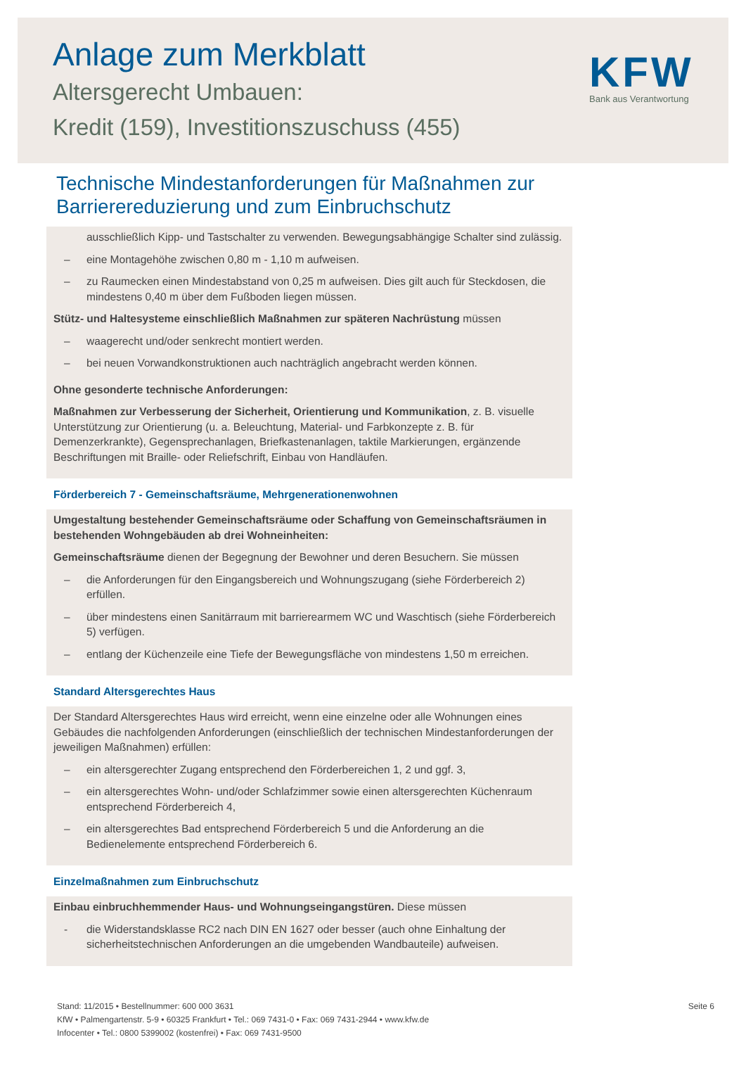Anlage zum Merkblatt
Altersgerecht Umbauen:
Kredit (159), Investitionszuschuss (455)
KFW
Bank aus Verantwortung
Technische Mindestanforderungen für Maßnahmen zur
Barrierereduzierung und zum Einbruchschutz
ausschließlich Kipp- und Tastschalter zu verwenden. Bewegungsabhängige Schalter sind zulässig.
– eine Montagehöhe zwischen 0,80 m - 1,10 m aufweisen.
– zu Raumecken einen Mindestabstand von 0,25 m aufweisen. Dies gilt auch für Steckdosen, die mindestens 0,40 m über dem Fußboden liegen müssen.
Stütz- und Haltesysteme einschließlich Maßnahmen zur späteren Nachrüstung müssen
– waagerecht und/oder senkrecht montiert werden.
– bei neuen Vorwandkonstruktionen auch nachträglich angebracht werden können.
Ohne gesonderte technische Anforderungen:
Maßnahmen zur Verbesserung der Sicherheit, Orientierung und Kommunikation, z. B. visuelle Unterstützung zur Orientierung (u. a. Beleuchtung, Material- und Farbkonzepte z. B. für Demenzerkrankte), Gegensprechanlagen, Briefkastenanlagen, taktile Markierungen, ergänzende Beschriftungen mit Braille- oder Reliefschrift, Einbau von Handläufen.
Förderbereich 7 - Gemeinschaftsräume, Mehrgenerationenwohnen
Umgestaltung bestehender Gemeinschaftsräume oder Schaffung von Gemeinschaftsräumen in bestehenden Wohngebäuden ab drei Wohneinheiten:
Gemeinschaftsräume dienen der Begegnung der Bewohner und deren Besuchern. Sie müssen
– die Anforderungen für den Eingangsbereich und Wohnungszugang (siehe Förderbereich 2) erfüllen.
– über mindestens einen Sanitärraum mit barrierearmem WC und Waschtisch (siehe Förderbereich 5) verfügen.
– entlang der Küchenzeile eine Tiefe der Bewegungsfläche von mindestens 1,50 m erreichen.
Standard Altersgerechtes Haus
Der Standard Altersgerechtes Haus wird erreicht, wenn eine einzelne oder alle Wohnungen eines Gebäudes die nachfolgenden Anforderungen (einschließlich der technischen Mindestanforderungen der jeweiligen Maßnahmen) erfüllen:
– ein altersgerechter Zugang entsprechend den Förderbereichen 1, 2 und ggf. 3,
– ein altersgerechtes Wohn- und/oder Schlafzimmer sowie einen altersgerechten Küchenraum entsprechend Förderbereich 4,
– ein altersgerechtes Bad entsprechend Förderbereich 5 und die Anforderung an die Bedienelemente entsprechend Förderbereich 6.
Einzelmaßnahmen zum Einbruchschutz
Einbau einbruchhemmender Haus- und Wohnungseingangstüren. Diese müssen
- die Widerstandsklasse RC2 nach DIN EN 1627 oder besser (auch ohne Einhaltung der sicherheitstechnischen Anforderungen an die umgebenden Wandbauteile) aufweisen.
Stand: 11/2015 • Bestellnummer: 600 000 3631
KfW • Palmengartenstr. 5-9 • 60325 Frankfurt • Tel.: 069 7431-0 • Fax: 069 7431-2944 • www.kfw.de
Infocenter • Tel.: 0800 5399002 (kostenfrei) • Fax: 069 7431-9500
Seite 6